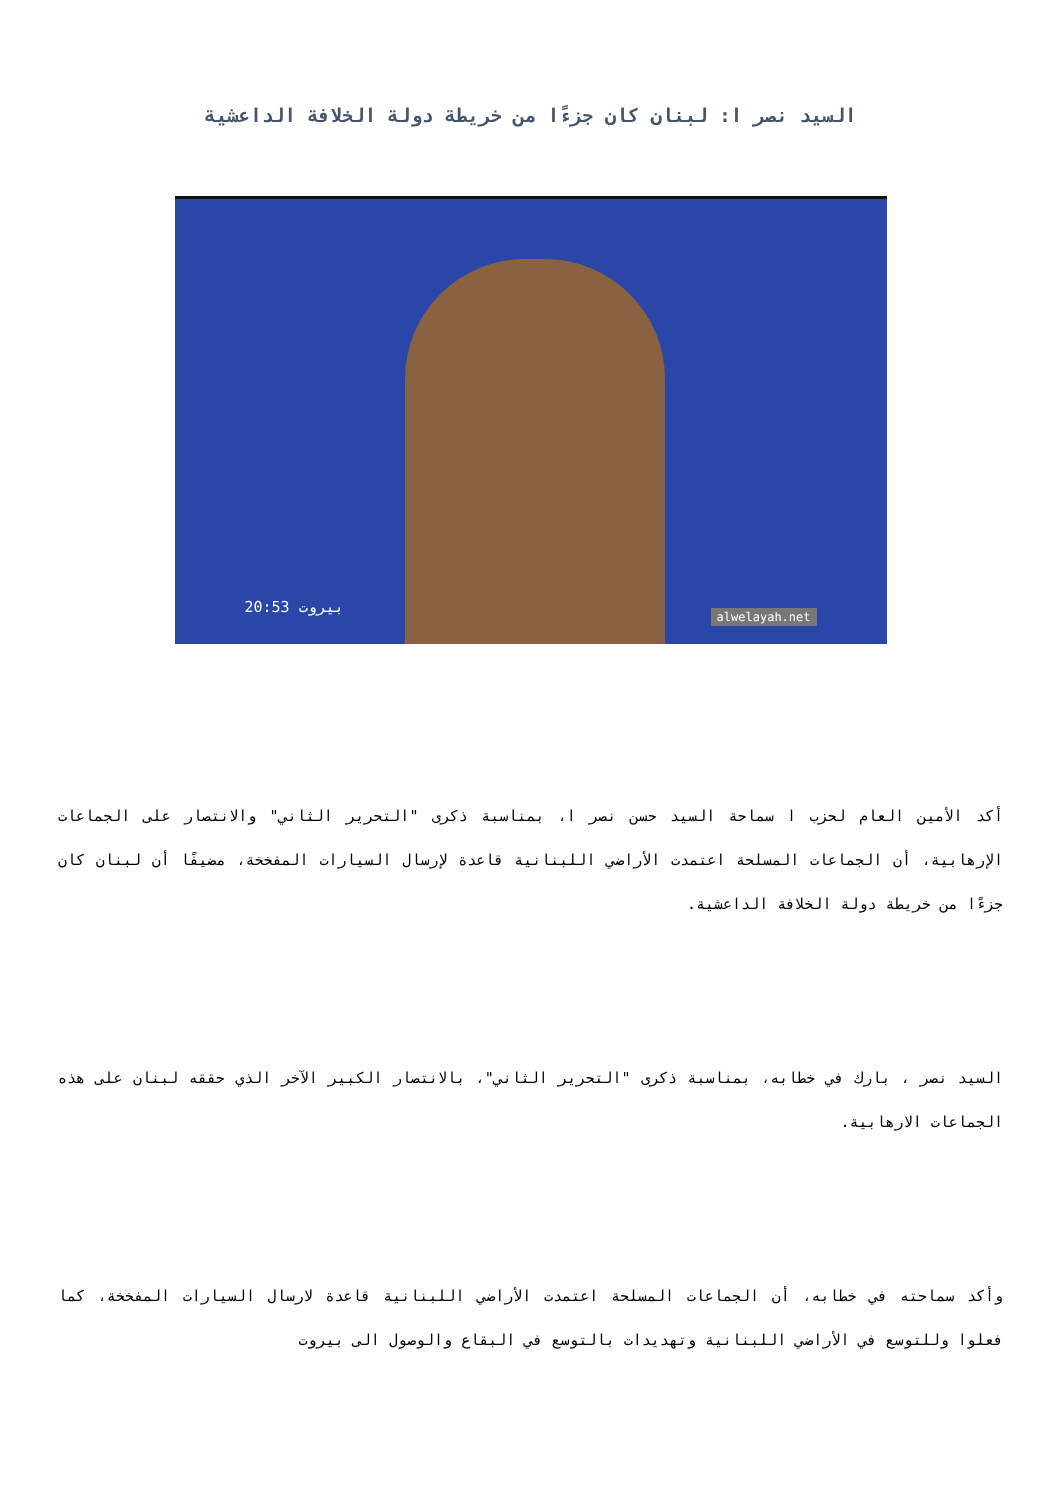السيد نصر ا: لبنان كان جزءًا من خريطة دولة الخلافة الداعشية
20:53 بيروت
alwelayah.net
أكد الأمين العام لحزب ا سماحة السيد حسن نصر ا، بمناسبة ذكرى "التحرير الثاني" والانتصار على الجماعات الإرهابية، أن الجماعات المسلحة اعتمدت الأراضي اللبنانية قاعدة لإرسال السيارات المفخخة، مضيفًا أن لبنان كان جزءًا من خريطة دولة الخلافة الداعشية.
السيد نصر ، بارك في خطابه، بمناسبة ذكرى "التحرير الثاني"، بالانتصار الكبير الآخر الذي حققه لبنان على هذه الجماعات الارهابية.
وأكد سماحته في خطابه، أن الجماعات المسلحة اعتمدت الأراضي اللبنانية قاعدة لارسال السيارات المفخخة، كما فعلوا وللتوسع في الأراضي اللبنانية وتهديدات بالتوسع في البقاع والوصول الى بيروت